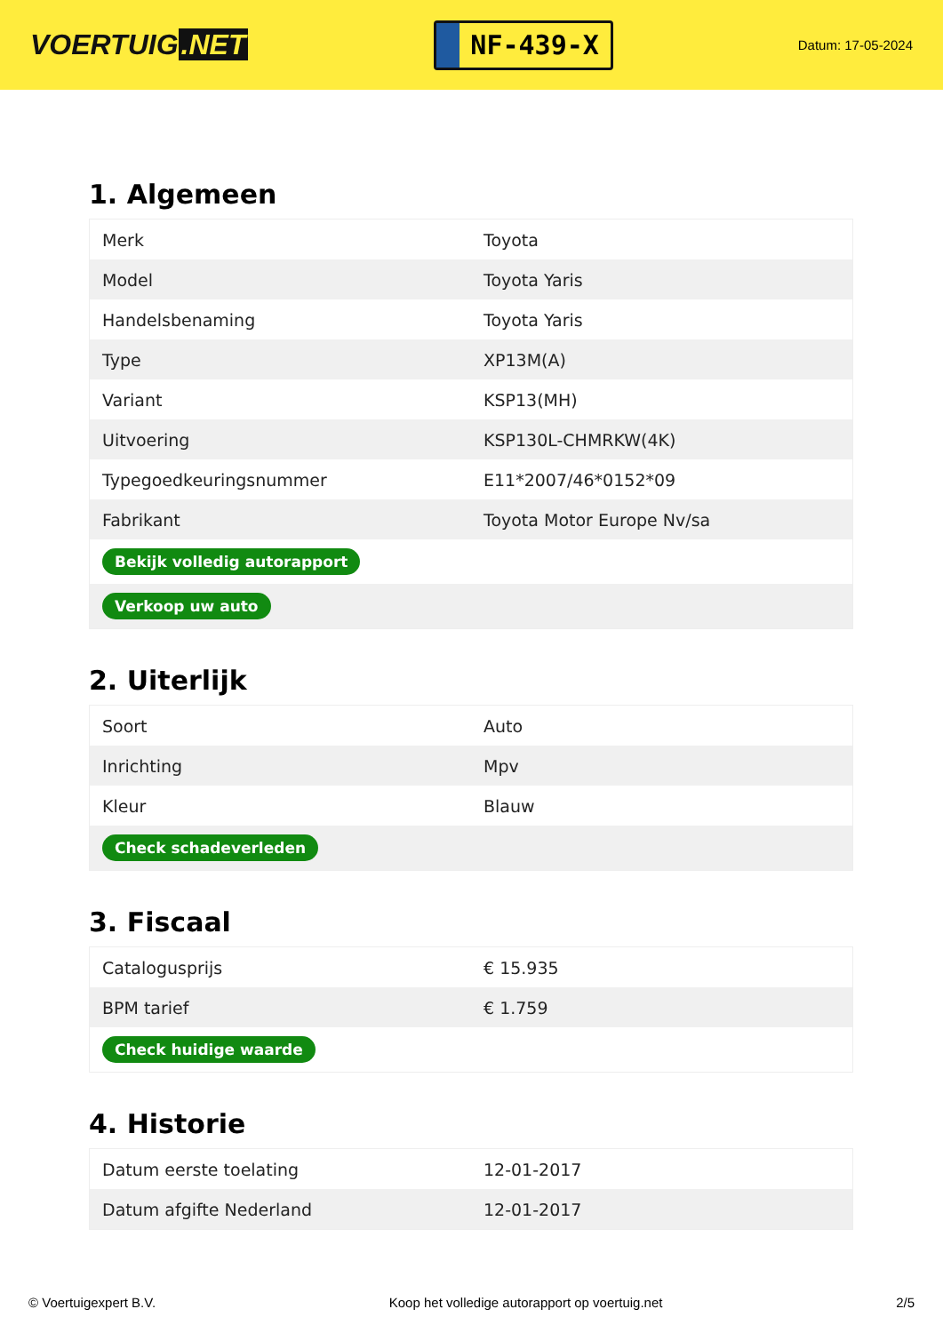VOERTUIG.NET
NF-439-X
Datum: 17-05-2024
1. Algemeen
| Merk | Toyota |
| Model | Toyota Yaris |
| Handelsbenaming | Toyota Yaris |
| Type | XP13M(A) |
| Variant | KSP13(MH) |
| Uitvoering | KSP130L-CHMRKW(4K) |
| Typegoedkeuringsnummer | E11*2007/46*0152*09 |
| Fabrikant | Toyota Motor Europe Nv/sa |
| Bekijk volledig autorapport | |
| Verkoop uw auto | |
2. Uiterlijk
| Soort | Auto |
| Inrichting | Mpv |
| Kleur | Blauw |
| Check schadeverleden | |
3. Fiscaal
| Catalogusprijs | € 15.935 |
| BPM tarief | € 1.759 |
| Check huidige waarde | |
4. Historie
| Datum eerste toelating | 12-01-2017 |
| Datum afgifte Nederland | 12-01-2017 |
© Voertuigexpert B.V. Koop het volledige autorapport op voertuig.net 2/5